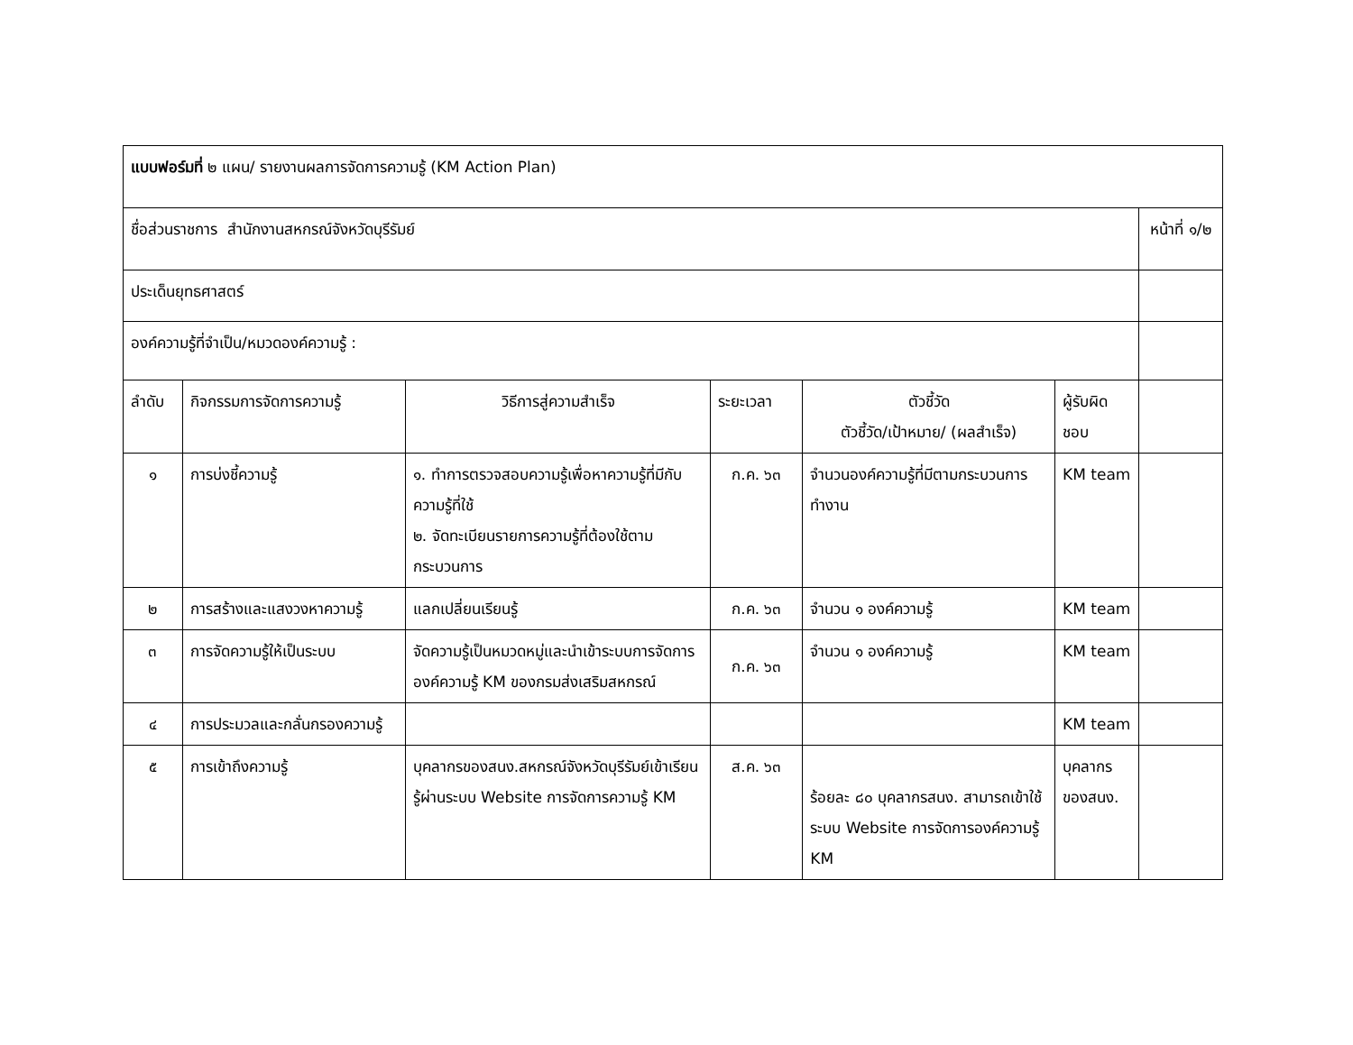| แบบฟอร์มที่ ๒ แผน/ รายงานผลการจัดการความรู้ (KM Action Plan) | | | | | | |
| ชื่อส่วนราชการ สำนักงานสหกรณ์จังหวัดบุรีรัมย์ | | | | | | หน้าที่ ๑/๒ |
| ประเด็นยุทธศาสตร์ | | | | | | |
| องค์ความรู้ที่จำเป็น/หมวดองค์ความรู้ : | | | | | | |
| ลำดับ | กิจกรรมการจัดการความรู้ | วิธีการสู่ความสำเร็จ | ระยะเวลา | ตัวชี้วัด ตัวชี้วัด/เป้าหมาย/ (ผลสำเร็จ) | ผู้รับผิดชอบ | |
| ๑ | การบ่งชี้ความรู้ | ๑. ทำการตรวจสอบความรู้เพื่อหาความรู้ที่มีกับความรู้ที่ใช้ ๒. จัดทะเบียนรายการความรู้ที่ต้องใช้ตามกระบวนการ | ก.ค. ๖๓ | จำนวนองค์ความรู้ที่มีตามกระบวนการทำงาน | KM team | |
| ๒ | การสร้างและแสงวงหาความรู้ | แลกเปลี่ยนเรียนรู้ | ก.ค. ๖๓ | จำนวน ๑ องค์ความรู้ | KM team | |
| ๓ | การจัดความรู้ให้เป็นระบบ | จัดความรู้เป็นหมวดหมู่และนำเข้าระบบการจัดการองค์ความรู้ KM ของกรมส่งเสริมสหกรณ์ | ก.ค. ๖๓ | จำนวน ๑ องค์ความรู้ | KM team | |
| ๔ | การประมวลและกลั่นกรองความรู้ | | | | KM team | |
| ๕ | การเข้าถึงความรู้ | บุคลากรของสนง.สหกรณ์จังหวัดบุรีรัมย์เข้าเรียนรู้ผ่านระบบ Website การจัดการความรู้ KM | ส.ค. ๖๓ | ร้อยละ ๘๐ บุคลากรสนง. สามารถเข้าใช้ระบบ Website การจัดการองค์ความรู้ KM | บุคลากรของสนง. | |